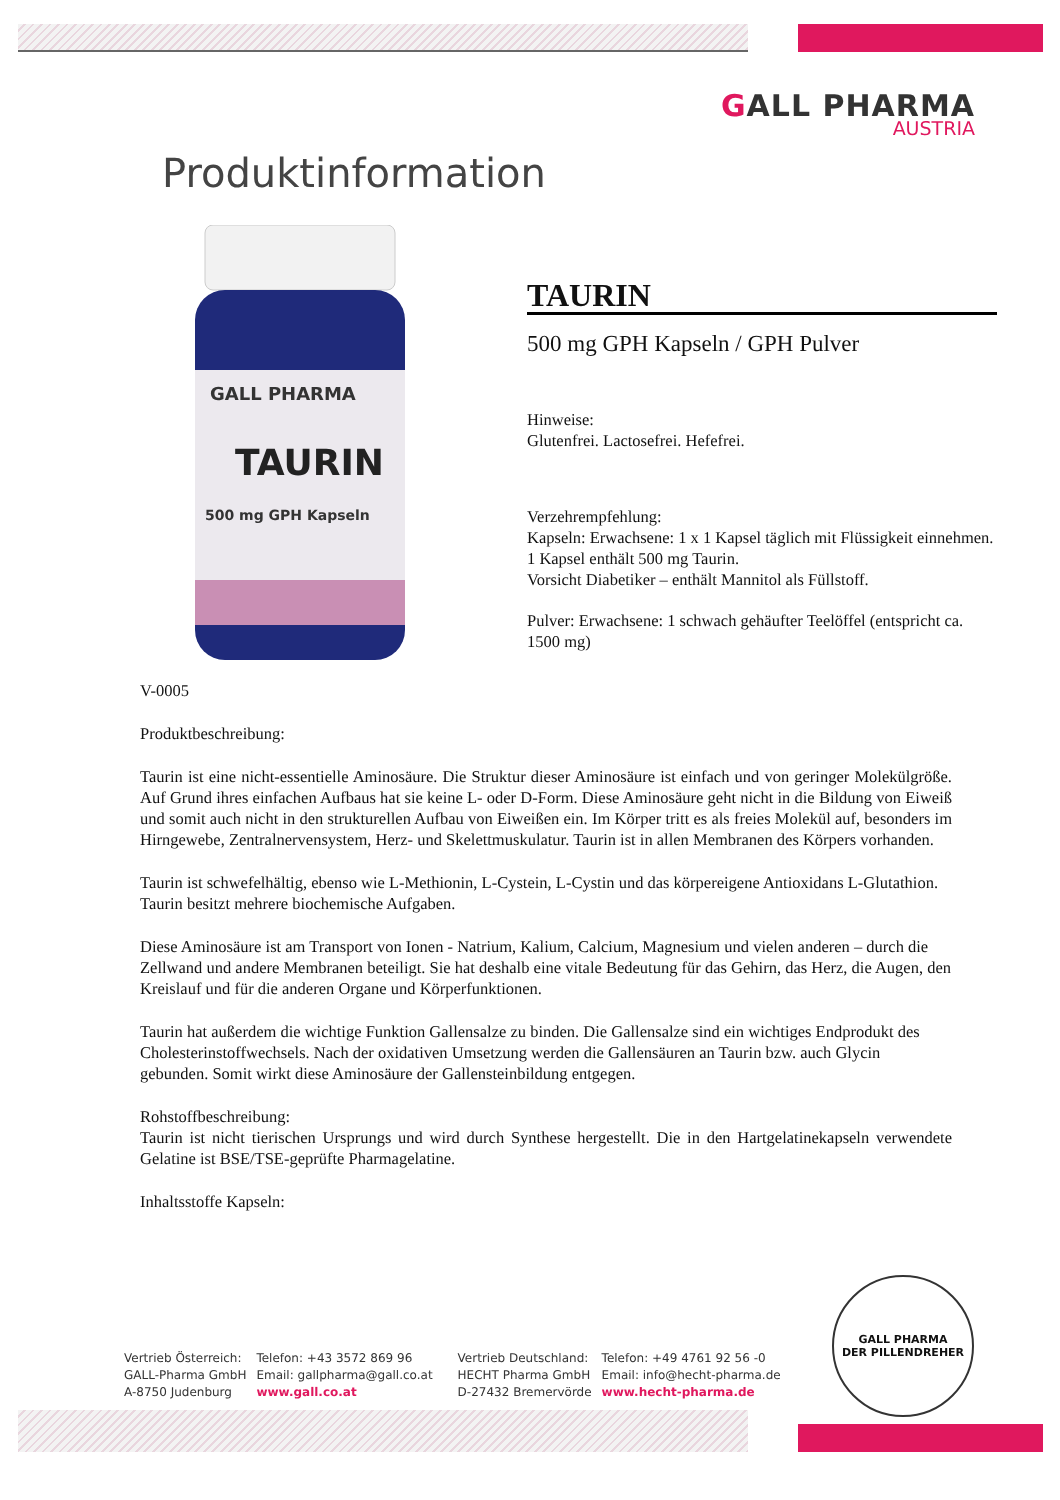GALL PHARMA
AUSTRIA
Produktinformation
GALL PHARMA
TAURIN
500 mg GPH Kapseln
TAURIN
500 mg GPH Kapseln / GPH Pulver
Hinweise:
Glutenfrei. Lactosefrei. Hefefrei.
Verzehrempfehlung:
Kapseln: Erwachsene: 1 x 1 Kapsel täglich mit Flüssigkeit einnehmen.
1 Kapsel enthält 500 mg Taurin.
Vorsicht Diabetiker – enthält Mannitol als Füllstoff.
Pulver: Erwachsene: 1 schwach gehäufter Teelöffel (entspricht ca. 1500 mg)
V-0005
Produktbeschreibung:
Taurin ist eine nicht-essentielle Aminosäure. Die Struktur dieser Aminosäure ist einfach und von geringer Molekülgröße. Auf Grund ihres einfachen Aufbaus hat sie keine L- oder D-Form. Diese Aminosäure geht nicht in die Bildung von Eiweiß und somit auch nicht in den strukturellen Aufbau von Eiweißen ein. Im Körper tritt es als freies Molekül auf, besonders im Hirngewebe, Zentralnervensystem, Herz- und Skelettmuskulatur. Taurin ist in allen Membranen des Körpers vorhanden.
Taurin ist schwefelhältig, ebenso wie L-Methionin, L-Cystein, L-Cystin und das körpereigene Antioxidans L-Glutathion. Taurin besitzt mehrere biochemische Aufgaben.
Diese Aminosäure ist am Transport von Ionen - Natrium, Kalium, Calcium, Magnesium und vielen anderen – durch die Zellwand und andere Membranen beteiligt. Sie hat deshalb eine vitale Bedeutung für das Gehirn, das Herz, die Augen, den Kreislauf und für die anderen Organe und Körperfunktionen.
Taurin hat außerdem die wichtige Funktion Gallensalze zu binden. Die Gallensalze sind ein wichtiges Endprodukt des Cholesterinstoffwechsels. Nach der oxidativen Umsetzung werden die Gallensäuren an Taurin bzw. auch Glycin gebunden. Somit wirkt diese Aminosäure der Gallensteinbildung entgegen.
Rohstoffbeschreibung:
Taurin ist nicht tierischen Ursprungs und wird durch Synthese hergestellt. Die in den Hartgelatinekapseln verwendete Gelatine ist BSE/TSE-geprüfte Pharmagelatine.
Inhaltsstoffe Kapseln:
Vertrieb Österreich:
GALL-Pharma GmbH
A-8750 Judenburg
Telefon: +43 3572 869 96
Email: gallpharma@gall.co.at
www.gall.co.at
Vertrieb Deutschland:
HECHT Pharma GmbH
D-27432 Bremervörde
Telefon: +49 4761 92 56 -0
Email: info@hecht-pharma.de
www.hecht-pharma.de
GALL PHARMA
DER PILLENDREHER